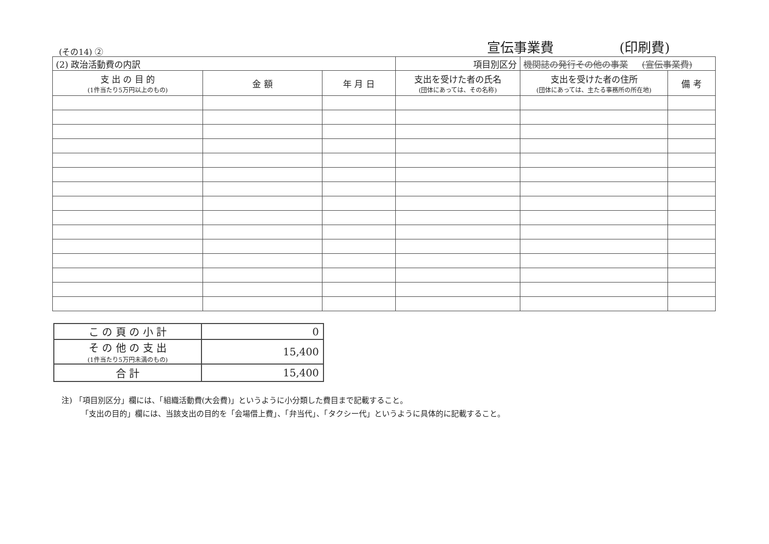宣伝事業費 (印刷費)
(その14) ②
| (2) 政治活動費の内訳 | | | 項目別区分 | 機関誌の発行その他の事業 (宣伝事業費) | |
| 支 出 の 目 的 (1件当たり5万円以上のもの) | 金 額 | 年 月 日 | 支出を受けた者の氏名 (団体にあっては、その名称) | 支出を受けた者の住所 (団体にあっては、主たる事務所の所在地) | 備 考 |
| こ の 頁 の 小 計 | 0 |
| そ の 他 の 支 出 (1件当たり5万円未満のもの) | 15,400 |
| 合 計 | 15,400 |
注) 「項目別区分」欄には、「組織活動費(大会費)」というように小分類した費目まで記載すること。
「支出の目的」欄には、当該支出の目的を「会場借上費」、「弁当代」、「タクシー代」というように具体的に記載すること。